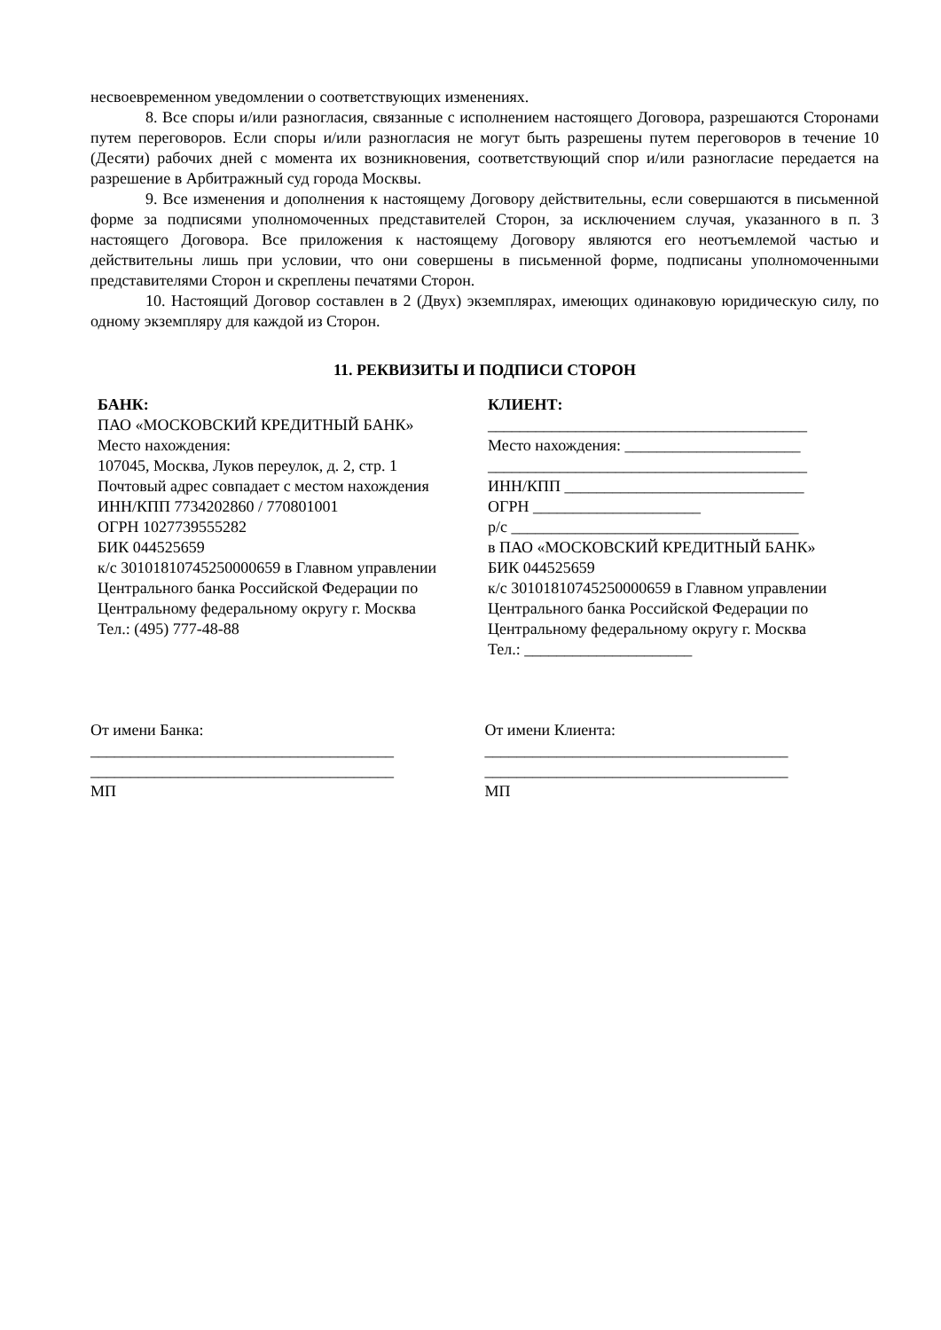несвоевременном уведомлении о соответствующих изменениях.
8. Все споры и/или разногласия, связанные с исполнением настоящего Договора, разрешаются Сторонами путем переговоров. Если споры и/или разногласия не могут быть разрешены путем переговоров в течение 10 (Десяти) рабочих дней с момента их возникновения, соответствующий спор и/или разногласие передается на разрешение в Арбитражный суд города Москвы.
9. Все изменения и дополнения к настоящему Договору действительны, если совершаются в письменной форме за подписями уполномоченных представителей Сторон, за исключением случая, указанного в п. 3 настоящего Договора. Все приложения к настоящему Договору являются его неотъемлемой частью и действительны лишь при условии, что они совершены в письменной форме, подписаны уполномоченными представителями Сторон и скреплены печатями Сторон.
10. Настоящий Договор составлен в 2 (Двух) экземплярах, имеющих одинаковую юридическую силу, по одному экземпляру для каждой из Сторон.
11. РЕКВИЗИТЫ И ПОДПИСИ СТОРОН
БАНК:
ПАО «МОСКОВСКИЙ КРЕДИТНЫЙ БАНК»
Место нахождения:
107045, Москва, Луков переулок, д. 2, стр. 1
Почтовый адрес совпадает с местом нахождения
ИНН/КПП 7734202860 / 770801001
ОГРН 1027739555282
БИК 044525659
к/с 30101810745250000659 в Главном управлении Центрального банка Российской Федерации по Центральному федеральному округу г. Москва
Тел.: (495) 777-48-88
КЛИЕНТ:
________________________________________
Место нахождения: ______________________
________________________________________
ИНН/КПП ______________________________
ОГРН _____________________
р/с ____________________________________
в ПАО «МОСКОВСКИЙ КРЕДИТНЫЙ БАНК»
БИК 044525659
к/с 30101810745250000659 в Главном управлении Центрального банка Российской Федерации по Центральному федеральному округу г. Москва
Тел.: _____________________
От имени Банка:
______________________________________
______________________________________
МП
От имени Клиента:
______________________________________
______________________________________
МП